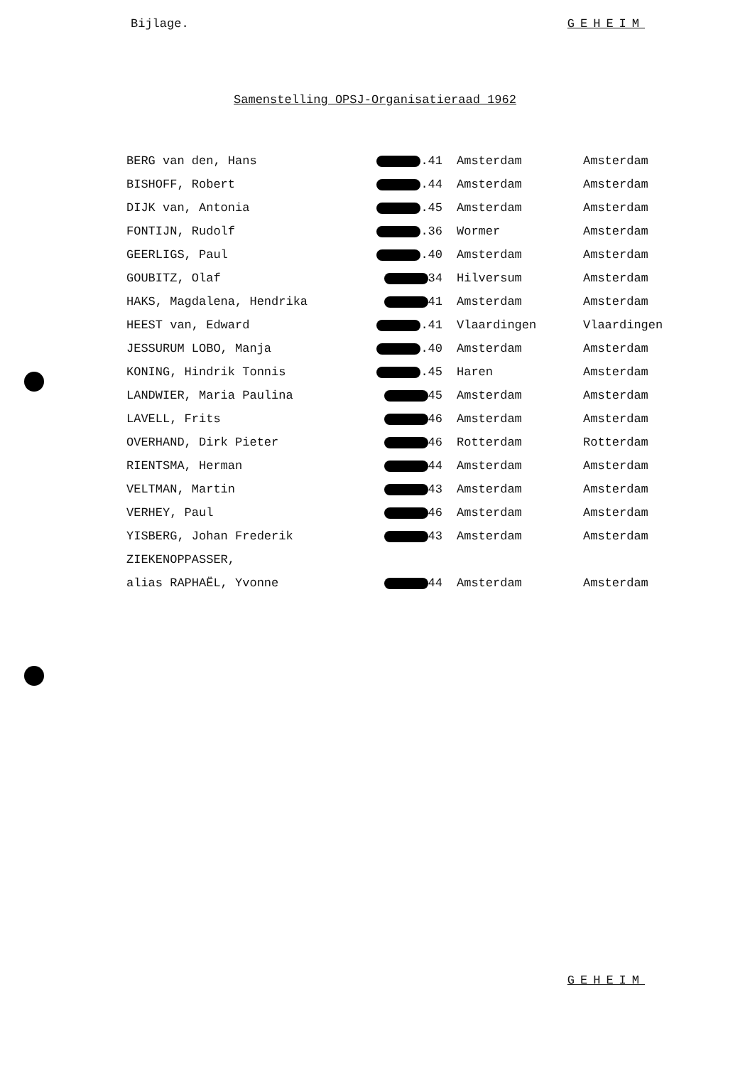Bijlage. GEHEIM
Samenstelling OPSJ-Organisatieraad 1962
| BERG van den, Hans | .41 | Amsterdam | Amsterdam |
| BISHOFF, Robert | .44 | Amsterdam | Amsterdam |
| DIJK van, Antonia | .45 | Amsterdam | Amsterdam |
| FONTIJN, Rudolf | .36 | Wormer | Amsterdam |
| GEERLIGS, Paul | .40 | Amsterdam | Amsterdam |
| GOUBITZ, Olaf | 34 | Hilversum | Amsterdam |
| HAKS, Magdalena, Hendrika | 41 | Amsterdam | Amsterdam |
| HEEST van, Edward | .41 | Vlaardingen | Vlaardingen |
| JESSURUM LOBO, Manja | .40 | Amsterdam | Amsterdam |
| KONING, Hindrik Tonnis | .45 | Haren | Amsterdam |
| LANDWIER, Maria Paulina | 45 | Amsterdam | Amsterdam |
| LAVELL, Frits | 46 | Amsterdam | Amsterdam |
| OVERHAND, Dirk Pieter | 46 | Rotterdam | Rotterdam |
| RIENTSMA, Herman | 44 | Amsterdam | Amsterdam |
| VELTMAN, Martin | 43 | Amsterdam | Amsterdam |
| VERHEY, Paul | 46 | Amsterdam | Amsterdam |
| YISBERG, Johan Frederik | 43 | Amsterdam | Amsterdam |
| ZIEKENOPPASSER, | | | |
| alias RAPHAËL, Yvonne | 44 | Amsterdam | Amsterdam |
GEHEIM